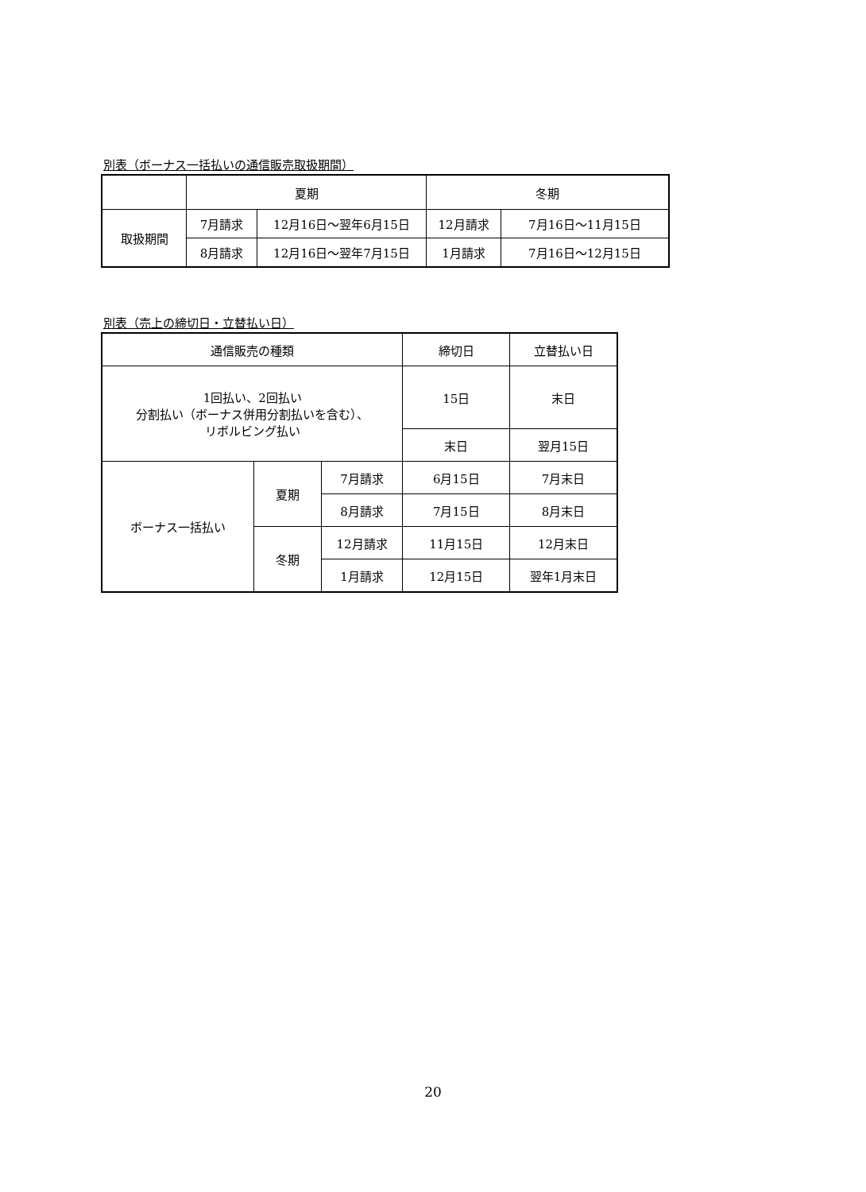別表（ボーナス一括払いの通信販売取扱期間）
| | 夏期 | | 冬期 | |
| 取扱期間 | 7月請求 | 12月16日～翌年6月15日 | 12月請求 | 7月16日～11月15日 |
| | 8月請求 | 12月16日～翌年7月15日 | 1月請求 | 7月16日～12月15日 |
別表（売上の締切日・立替払い日）
| 通信販売の種類 | | | 締切日 | 立替払い日 |
| 1回払い、2回払い 分割払い（ボーナス併用分割払いを含む）、 リボルビング払い | | | 15日 | 末日 |
| | | | 末日 | 翌月15日 |
| ボーナス一括払い | 夏期 | 7月請求 | 6月15日 | 7月末日 |
| | | 8月請求 | 7月15日 | 8月末日 |
| | 冬期 | 12月請求 | 11月15日 | 12月末日 |
| | | 1月請求 | 12月15日 | 翌年1月末日 |
20